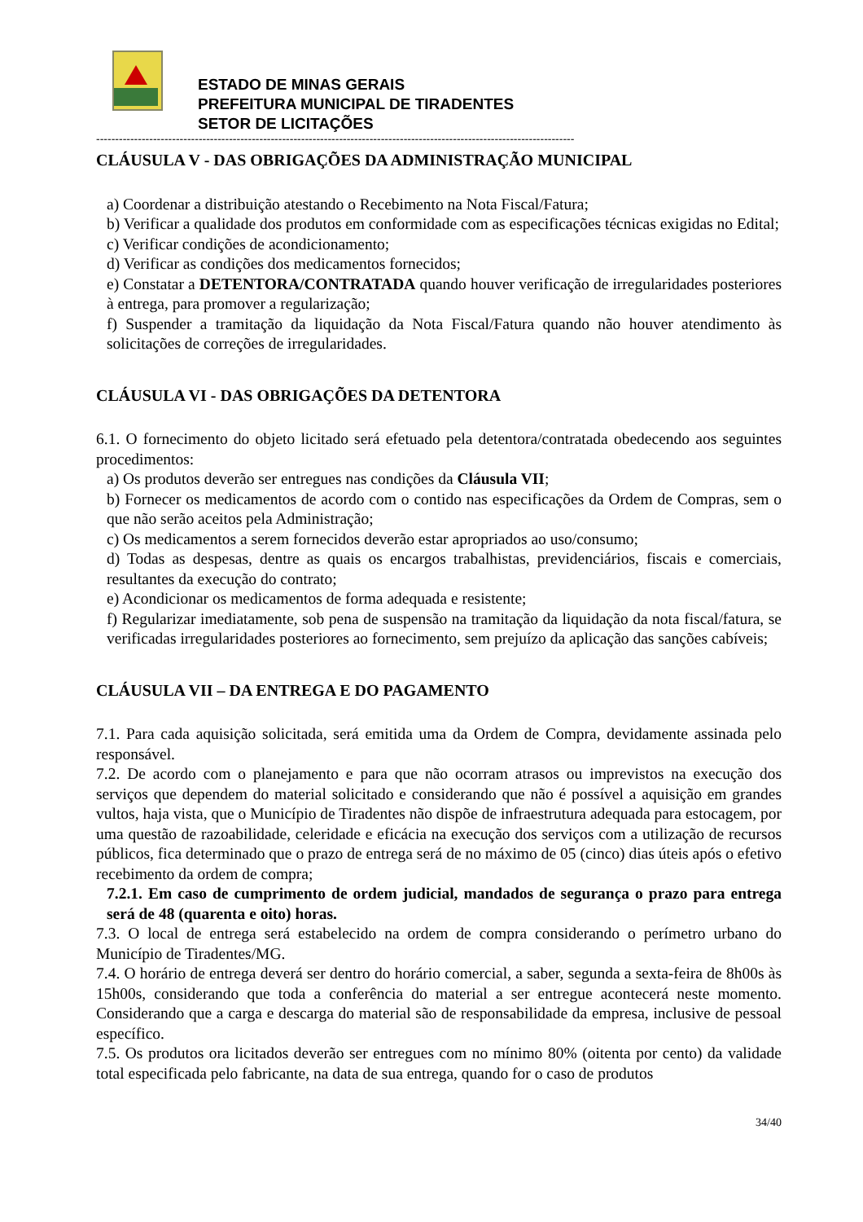ESTADO DE MINAS GERAIS
PREFEITURA MUNICIPAL DE TIRADENTES
SETOR DE LICITAÇÕES
------------------------------------------------------------------------------------------------------------------------------
CLÁUSULA V - DAS OBRIGAÇÕES DA ADMINISTRAÇÃO MUNICIPAL
a) Coordenar a distribuição atestando o Recebimento na Nota Fiscal/Fatura;
b) Verificar a qualidade dos produtos em conformidade com as especificações técnicas exigidas no Edital;
c) Verificar condições de acondicionamento;
d) Verificar as condições dos medicamentos fornecidos;
e) Constatar a DETENTORA/CONTRATADA quando houver verificação de irregularidades posteriores à entrega, para promover a regularização;
f) Suspender a tramitação da liquidação da Nota Fiscal/Fatura quando não houver atendimento às solicitações de correções de irregularidades.
CLÁUSULA VI - DAS OBRIGAÇÕES DA DETENTORA
6.1. O fornecimento do objeto licitado será efetuado pela detentora/contratada obedecendo aos seguintes procedimentos:
a) Os produtos deverão ser entregues nas condições da Cláusula VII;
b) Fornecer os medicamentos de acordo com o contido nas especificações da Ordem de Compras, sem o que não serão aceitos pela Administração;
c) Os medicamentos a serem fornecidos deverão estar apropriados ao uso/consumo;
d) Todas as despesas, dentre as quais os encargos trabalhistas, previdenciários, fiscais e comerciais, resultantes da execução do contrato;
e) Acondicionar os medicamentos de forma adequada e resistente;
f) Regularizar imediatamente, sob pena de suspensão na tramitação da liquidação da nota fiscal/fatura, se verificadas irregularidades posteriores ao fornecimento, sem prejuízo da aplicação das sanções cabíveis;
CLÁUSULA VII – DA ENTREGA E DO PAGAMENTO
7.1. Para cada aquisição solicitada, será emitida uma da Ordem de Compra, devidamente assinada pelo responsável.
7.2. De acordo com o planejamento e para que não ocorram atrasos ou imprevistos na execução dos serviços que dependem do material solicitado e considerando que não é possível a aquisição em grandes vultos, haja vista, que o Município de Tiradentes não dispõe de infraestrutura adequada para estocagem, por uma questão de razoabilidade, celeridade e eficácia na execução dos serviços com a utilização de recursos públicos, fica determinado que o prazo de entrega será de no máximo de 05 (cinco) dias úteis após o efetivo recebimento da ordem de compra;
7.2.1. Em caso de cumprimento de ordem judicial, mandados de segurança o prazo para entrega será de 48 (quarenta e oito) horas.
7.3. O local de entrega será estabelecido na ordem de compra considerando o perímetro urbano do Município de Tiradentes/MG.
7.4. O horário de entrega deverá ser dentro do horário comercial, a saber, segunda a sexta-feira de 8h00s às 15h00s, considerando que toda a conferência do material a ser entregue acontecerá neste momento. Considerando que a carga e descarga do material são de responsabilidade da empresa, inclusive de pessoal específico.
7.5. Os produtos ora licitados deverão ser entregues com no mínimo 80% (oitenta por cento) da validade total especificada pelo fabricante, na data de sua entrega, quando for o caso de produtos
34/40